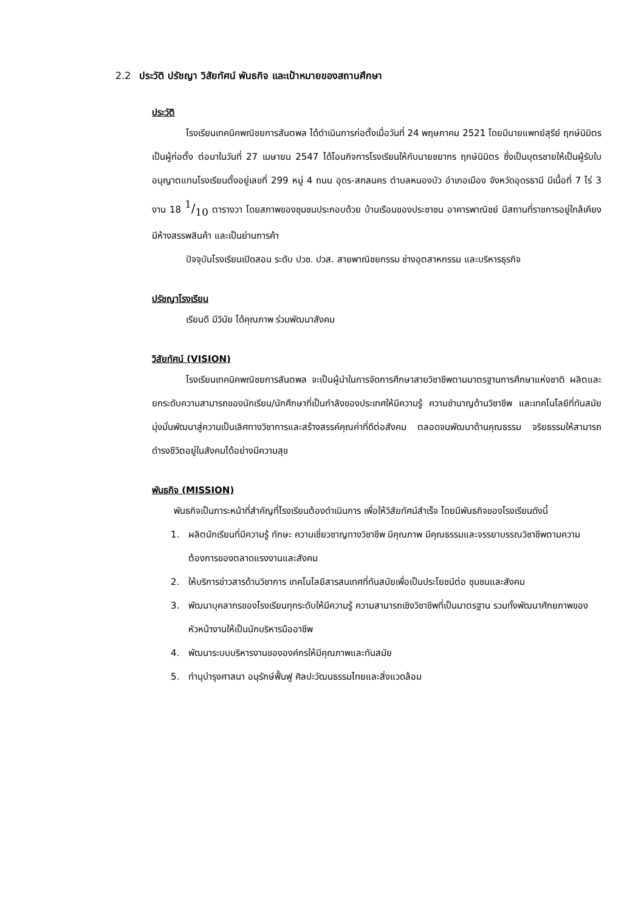2.2 ประวัติ ปรัชญา วิสัยทัศน์ พันธกิจ และเป้าหมายของสถานศึกษา
ประวัติ
โรงเรียนเทคนิคพณิชยการสันตพล ได้ดำเนินการก่อตั้งเมื่อวันที่ 24 พฤษภาคม 2521 โดยมีนายแพทย์สุรีย์ ฤกษ์นิมิตร เป็นผู้ก่อตั้ง ต่อมาในวันที่ 27 เมษายน 2547 ได้โอนกิจการโรงเรียนให้กับนายชยากร ฤกษ์นิมิตร ซึ่งเป็นบุตรชายให้เป็นผู้รับใบอนุญาตแทนโรงเรียนตั้งอยู่เลขที่ 299 หมู่ 4 ถนน อุดร-สกลนคร ตำบลหนองบัว อำเภอเมือง จังหวัดอุดรธานี มีเนื้อที่ 7 ไร่ 3 งาน 18 1/10 ตารางวา โดยสภาพของชุมชนประกอบด้วย บ้านเรือนของประชาชน อาคารพาณิชย์ มีสถานที่ราชการอยู่ใกล้เคียง มีห้างสรรพสินค้า และเป็นย่านการค้า
ปัจจุบันโรงเรียนเปิดสอน ระดับ ปวช. ปวส. สายพาณิชยกรรม ช่างอุตสาหกรรม และบริหารธุรกิจ
ปรัชญาโรงเรียน
เรียนดี มีวินัย ได้คุณภาพ ร่วมพัฒนาสังคม
วิสัยทัศน์ (VISION)
โรงเรียนเทคนิคพณิชยการสันตพล จะเป็นผู้นำในการจัดการศึกษาสายวิชาชีพตามมาตรฐานการศึกษาแห่งชาติ ผลิตและยกระดับความสามารถของนักเรียน/นักศึกษาที่เป็นกำลังของประเทศให้มีความรู้ ความชำนาญด้านวิชาชีพ และเทคโนโลยีที่ทันสมัยมุ่งมั่นพัฒนาสู่ความเป็นเลิศทางวิชาการและสร้างสรรค์คุณค่าที่ดีต่อสังคม ตลอดจนพัฒนาด้านคุณธรรม จริยธรรมให้สามารถดำรงชีวิตอยู่ในสังคมได้อย่างมีความสุข
พันธกิจ (MISSION)
พันธกิจเป็นภาระหน้าที่สำคัญที่โรงเรียนต้องดำเนินการ เพื่อให้วิสัยทัศน์สำเร็จ โดยมีพันธกิจของโรงเรียนดังนี้
1. ผลิตนักเรียนที่มีความรู้ ทักษะ ความเชี่ยวชาญทางวิชาชีพ มีคุณภาพ มีคุณธรรมและจรรยาบรรณวิชาชีพตามความต้องการของตลาดแรงงานและสังคม
2. ให้บริการข่าวสารด้านวิชาการ เทคโนโลยีสารสนเทศที่ทันสมัยเพื่อเป็นประโยชน์ต่อ ชุมชนและสังคม
3. พัฒนาบุคลากรของโรงเรียนทุกระดับให้มีความรู้ ความสามารถเชิงวิชาชีพที่เป็นมาตรฐาน รวมทั้งพัฒนาศักยภาพของหัวหน้างานให้เป็นนักบริหารมืออาชีพ
4. พัฒนาระบบบริหารงานขององค์กรให้มีคุณภาพและทันสมัย
5. ทำนุบำรุงศาสนา อนุรักษ์ฟื้นฟู ศิลปะวัฒนธรรมไทยและสิ่งแวดล้อม